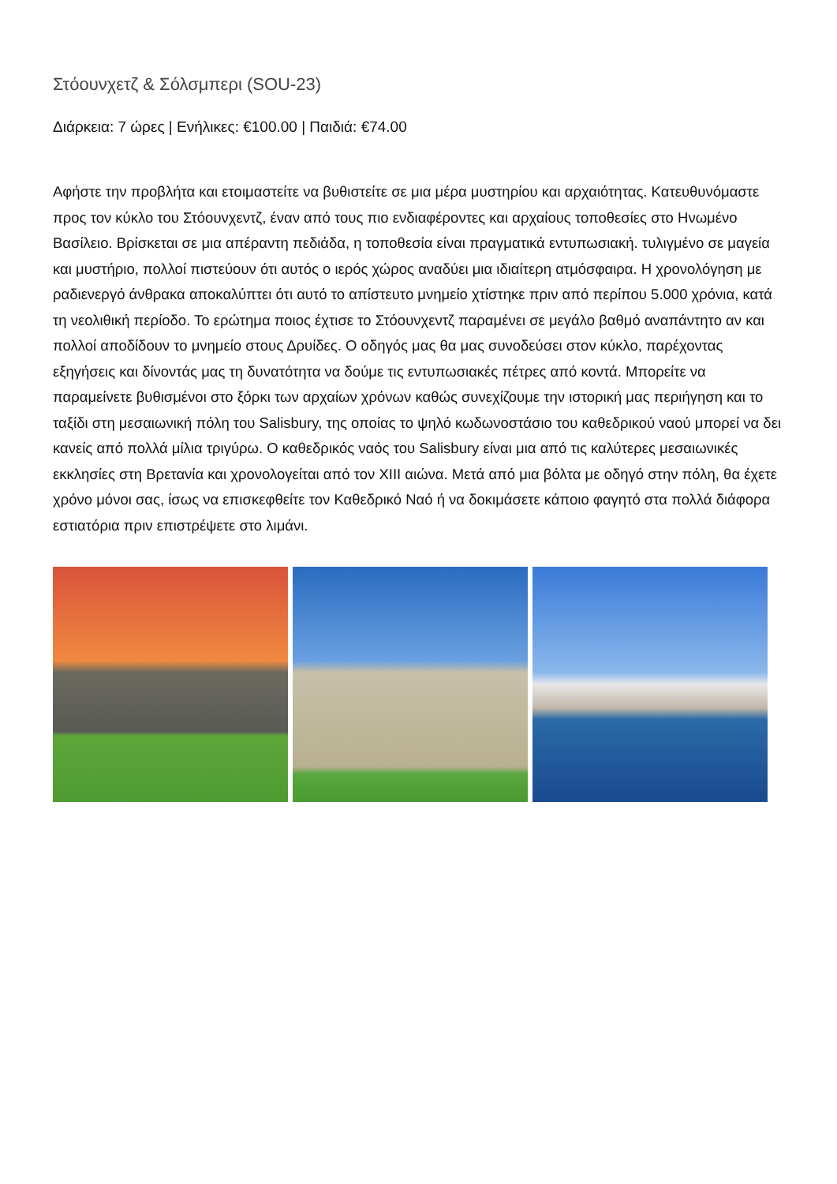Στόουνχετζ & Σόλσμπερι (SOU-23)
Διάρκεια: 7 ώρες | Ενήλικες: €100.00 | Παιδιά: €74.00
Αφήστε την προβλήτα και ετοιμαστείτε να βυθιστείτε σε μια μέρα μυστηρίου και αρχαιότητας. Κατευθυνόμαστε προς τον κύκλο του Στόουνχεντζ, έναν από τους πιο ενδιαφέροντες και αρχαίους τοποθεσίες στο Ηνωμένο Βασίλειο. Βρίσκεται σε μια απέραντη πεδιάδα, η τοποθεσία είναι πραγματικά εντυπωσιακή. τυλιγμένο σε μαγεία και μυστήριο, πολλοί πιστεύουν ότι αυτός ο ιερός χώρος αναδύει μια ιδιαίτερη ατμόσφαιρα. Η χρονολόγηση με ραδιενεργό άνθρακα αποκαλύπτει ότι αυτό το απίστευτο μνημείο χτίστηκε πριν από περίπου 5.000 χρόνια, κατά τη νεολιθική περίοδο. Το ερώτημα ποιος έχτισε το Στόουνχεντζ παραμένει σε μεγάλο βαθμό αναπάντητο αν και πολλοί αποδίδουν το μνημείο στους Δρυίδες. Ο οδηγός μας θα μας συνοδεύσει στον κύκλο, παρέχοντας εξηγήσεις και δίνοντάς μας τη δυνατότητα να δούμε τις εντυπωσιακές πέτρες από κοντά. Μπορείτε να παραμείνετε βυθισμένοι στο ξόρκι των αρχαίων χρόνων καθώς συνεχίζουμε την ιστορική μας περιήγηση και το ταξίδι στη μεσαιωνική πόλη του Salisbury, της οποίας το ψηλό κωδωνοστάσιο του καθεδρικού ναού μπορεί να δει κανείς από πολλά μίλια τριγύρω. Ο καθεδρικός ναός του Salisbury είναι μια από τις καλύτερες μεσαιωνικές εκκλησίες στη Βρετανία και χρονολογείται από τον XIII αιώνα. Μετά από μια βόλτα με οδηγό στην πόλη, θα έχετε χρόνο μόνοι σας, ίσως να επισκεφθείτε τον Καθεδρικό Ναό ή να δοκιμάσετε κάποιο φαγητό στα πολλά διάφορα εστιατόρια πριν επιστρέψετε στο λιμάνι.